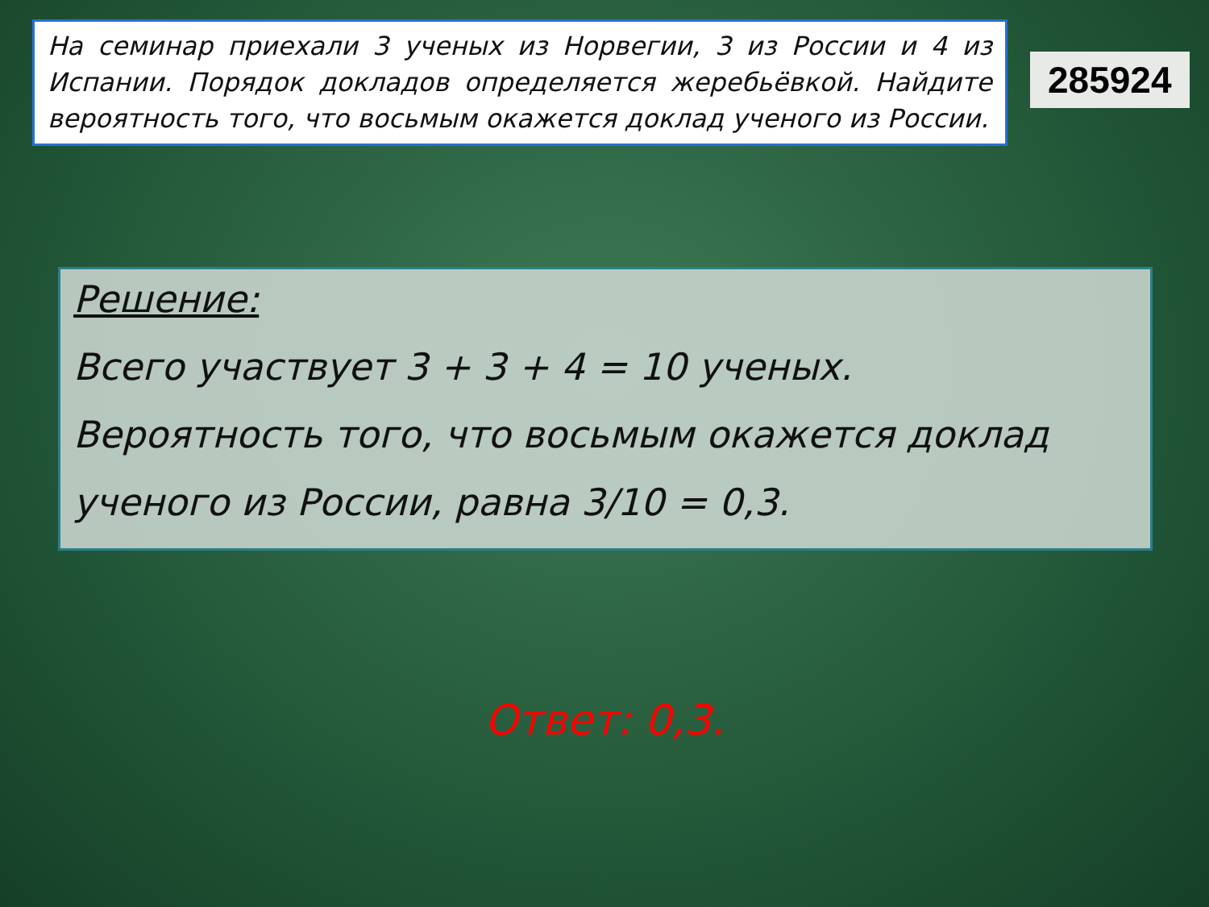На семинар приехали 3 ученых из Норвегии, 3 из России и 4 из Испании. Порядок докладов определяется жеребьёвкой. Найдите вероятность того, что восьмым окажется доклад ученого из России.
285924
Решение:
Всего участвует 3 + 3 + 4 = 10 ученых.
Вероятность того, что восьмым окажется доклад
ученого из России, равна 3/10 = 0,3.
Ответ: 0,3.